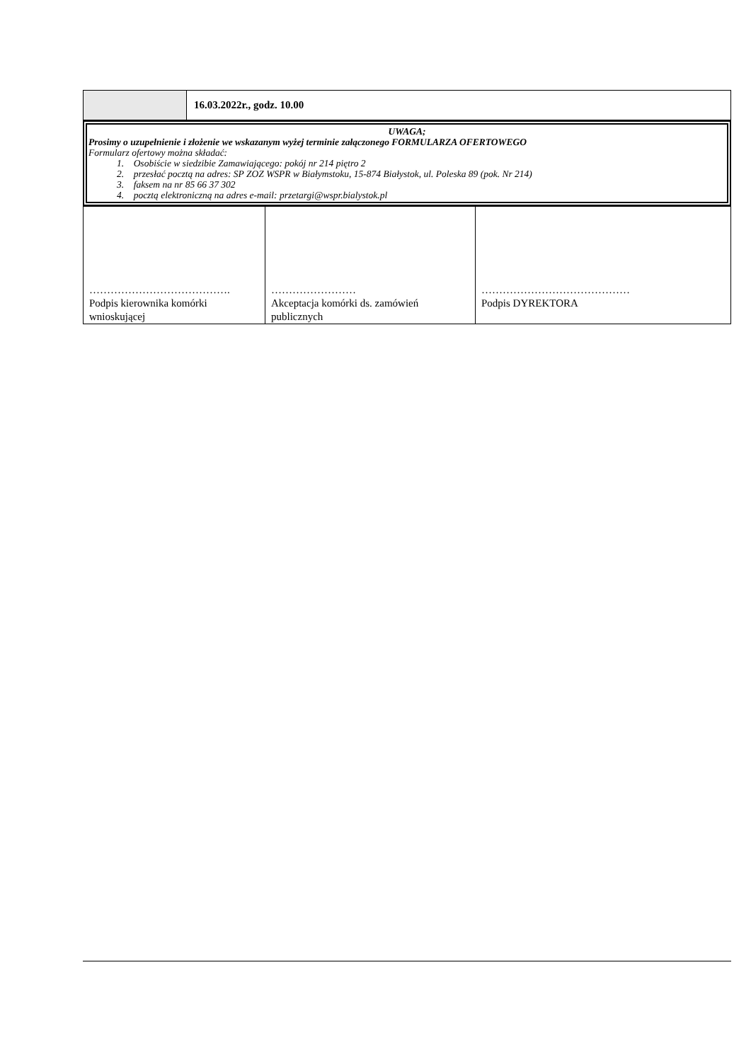| | 16.03.2022r., godz. 10.00 |
UWAGA;
Prosimy o uzupełnienie i złożenie we wskazanym wyżej terminie załączonego FORMULARZA OFERTOWEGO
Formularz ofertowy można składać:
1. Osobiście w siedzibie Zamawiającego: pokój nr 214 piętro 2
2. przesłać pocztą na adres: SP ZOZ WSPR w Białymstoku, 15-874 Białystok, ul. Poleska 89 (pok. Nr 214)
3. faksem na nr 85 66 37 302
4. pocztą elektroniczną na adres e-mail: przetargi@wspr.bialystok.pl
| …………………………………. Podpis kierownika komórki wnioskującej | …………………… Akceptacja komórki ds. zamówień publicznych | …………………………………… Podpis DYREKTORA |